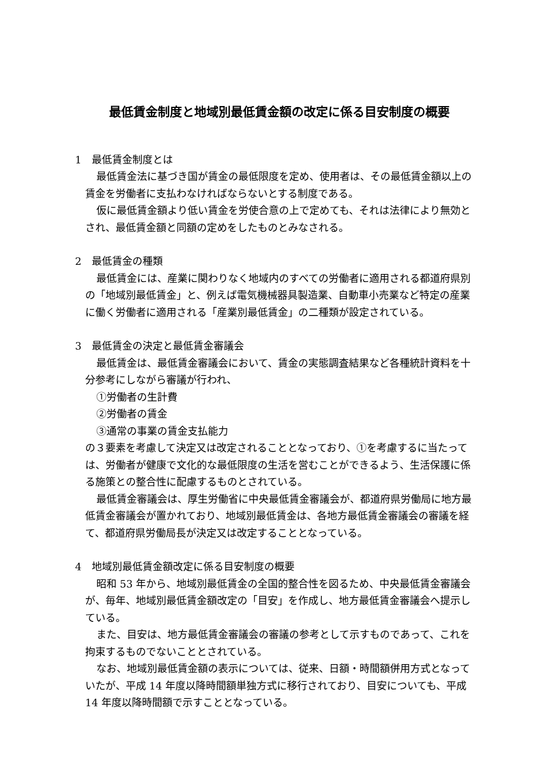最低賃金制度と地域別最低賃金額の改定に係る目安制度の概要
1　最低賃金制度とは
最低賃金法に基づき国が賃金の最低限度を定め、使用者は、その最低賃金額以上の賃金を労働者に支払わなければならないとする制度である。
仮に最低賃金額より低い賃金を労使合意の上で定めても、それは法律により無効とされ、最低賃金額と同額の定めをしたものとみなされる。
2　最低賃金の種類
最低賃金には、産業に関わりなく地域内のすべての労働者に適用される都道府県別の「地域別最低賃金」と、例えば電気機械器具製造業、自動車小売業など特定の産業に働く労働者に適用される「産業別最低賃金」の二種類が設定されている。
3　最低賃金の決定と最低賃金審議会
最低賃金は、最低賃金審議会において、賃金の実態調査結果など各種統計資料を十分参考にしながら審議が行われ、
①労働者の生計費
②労働者の賃金
③通常の事業の賃金支払能力
の３要素を考慮して決定又は改定されることとなっており、①を考慮するに当たっては、労働者が健康で文化的な最低限度の生活を営むことができるよう、生活保護に係る施策との整合性に配慮するものとされている。
最低賃金審議会は、厚生労働省に中央最低賃金審議会が、都道府県労働局に地方最低賃金審議会が置かれており、地域別最低賃金は、各地方最低賃金審議会の審議を経て、都道府県労働局長が決定又は改定することとなっている。
4　地域別最低賃金額改定に係る目安制度の概要
昭和 53 年から、地域別最低賃金の全国的整合性を図るため、中央最低賃金審議会が、毎年、地域別最低賃金額改定の「目安」を作成し、地方最低賃金審議会へ提示している。
また、目安は、地方最低賃金審議会の審議の参考として示すものであって、これを拘束するものでないこととされている。
なお、地域別最低賃金額の表示については、従来、日額・時間額併用方式となっていたが、平成 14 年度以降時間額単独方式に移行されており、目安についても、平成 14 年度以降時間額で示すこととなっている。